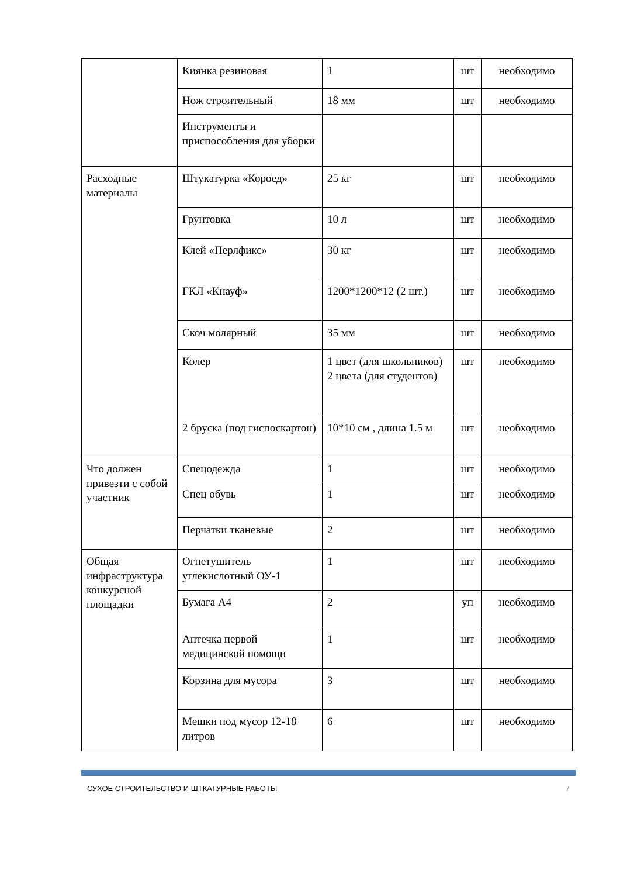| | Киянка резиновая | 1 | шт | необходимо |
| | Нож строительный | 18 мм | шт | необходимо |
| | Инструменты и приспособления для уборки | | | |
| Расходные материалы | Штукатурка «Короед» | 25 кг | шт | необходимо |
| | Грунтовка | 10 л | шт | необходимо |
| | Клей «Перлфикс» | 30 кг | шт | необходимо |
| | ГКЛ «Кнауф» | 1200*1200*12 (2 шт.) | шт | необходимо |
| | Скоч молярный | 35 мм | шт | необходимо |
| | Колер | 1 цвет (для школьников) 2 цвета (для студентов) | шт | необходимо |
| | 2 бруска (под гиспоскартон) | 10*10 см , длина 1.5 м | шт | необходимо |
| Что должен привезти с собой участник | Спецодежда | 1 | шт | необходимо |
| | Спец обувь | 1 | шт | необходимо |
| | Перчатки тканевые | 2 | шт | необходимо |
| Общая инфраструктура конкурсной площадки | Огнетушитель углекислотный ОУ-1 | 1 | шт | необходимо |
| | Бумага А4 | 2 | уп | необходимо |
| | Аптечка первой медицинской помощи | 1 | шт | необходимо |
| | Корзина для мусора | 3 | шт | необходимо |
| | Мешки под мусор 12-18 литров | 6 | шт | необходимо |
СУХОЕ СТРОИТЕЛЬСТВО И ШТКАТУРНЫЕ РАБОТЫ 7